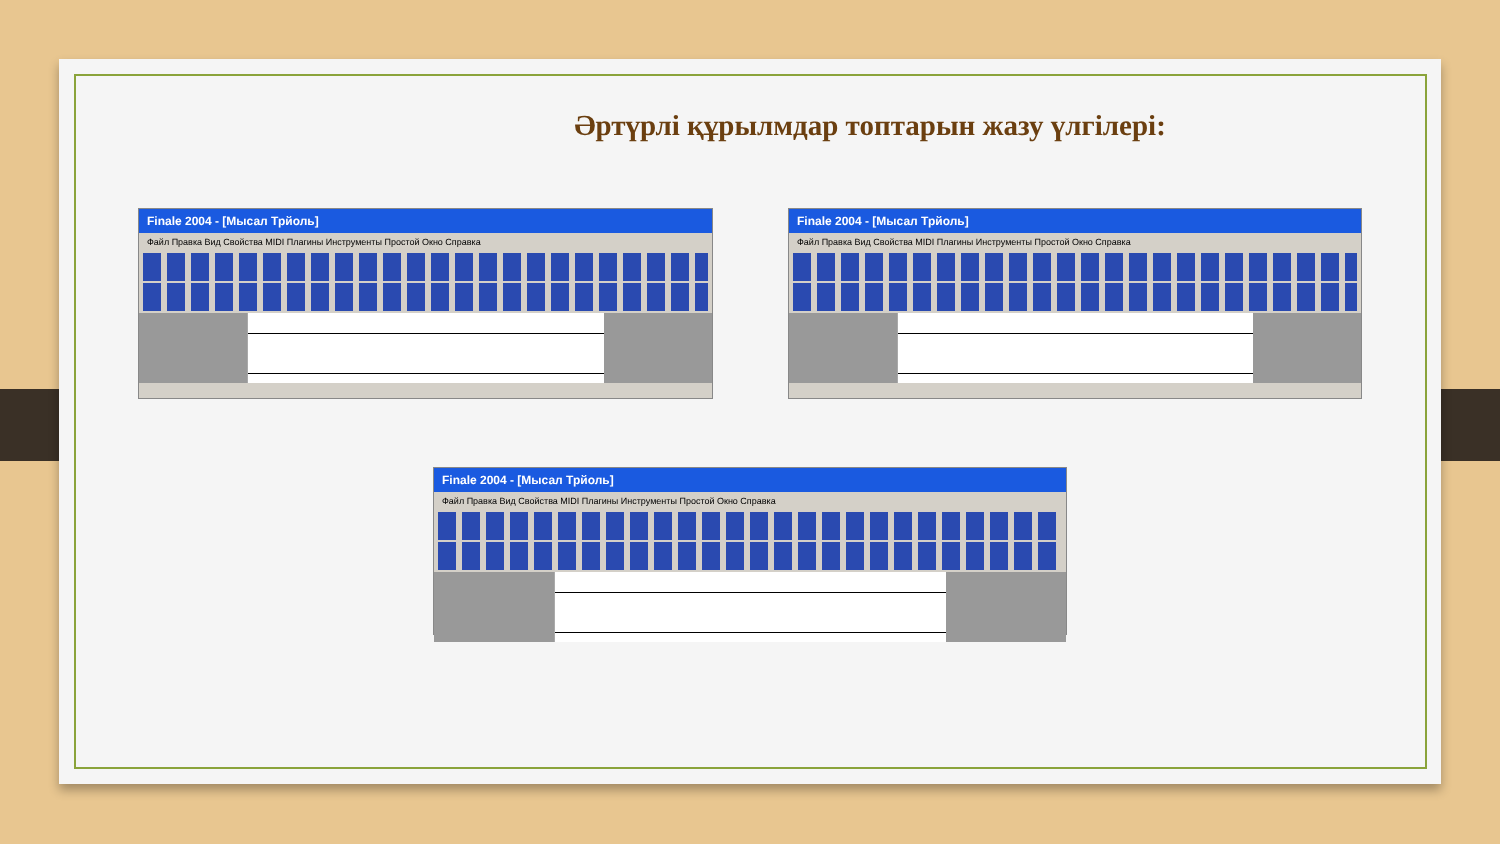Әртүрлі құрылмдар топтарын жазу үлгілері:
Finale 2004 - [Мысал Трйоль]
Файл Правка Вид Свойства MIDI Плагины Инструменты Простой Окно Справка
Finale 2004 - [Мысал Трйоль]
Файл Правка Вид Свойства MIDI Плагины Инструменты Простой Окно Справка
Finale 2004 - [Мысал Трйоль]
Файл Правка Вид Свойства MIDI Плагины Инструменты Простой Окно Справка